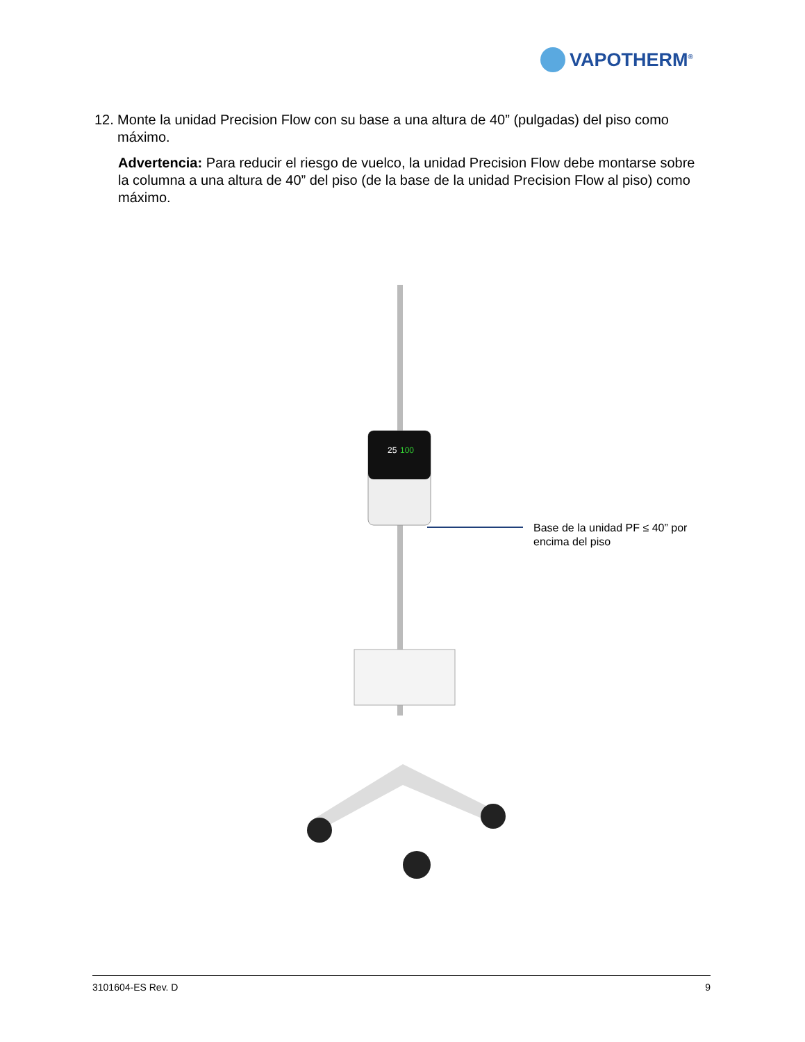VAPOTHERM<sup>®</sup>
12. Monte la unidad Precision Flow con su base a una altura de 40” (pulgadas) del piso como máximo.
Advertencia: Para reducir el riesgo de vuelco, la unidad Precision Flow debe montarse sobre la columna a una altura de 40” del piso (de la base de la unidad Precision Flow al piso) como máximo.
25
100
Base de la unidad PF ≤ 40” por encima del piso
3101604-ES Rev. D 9